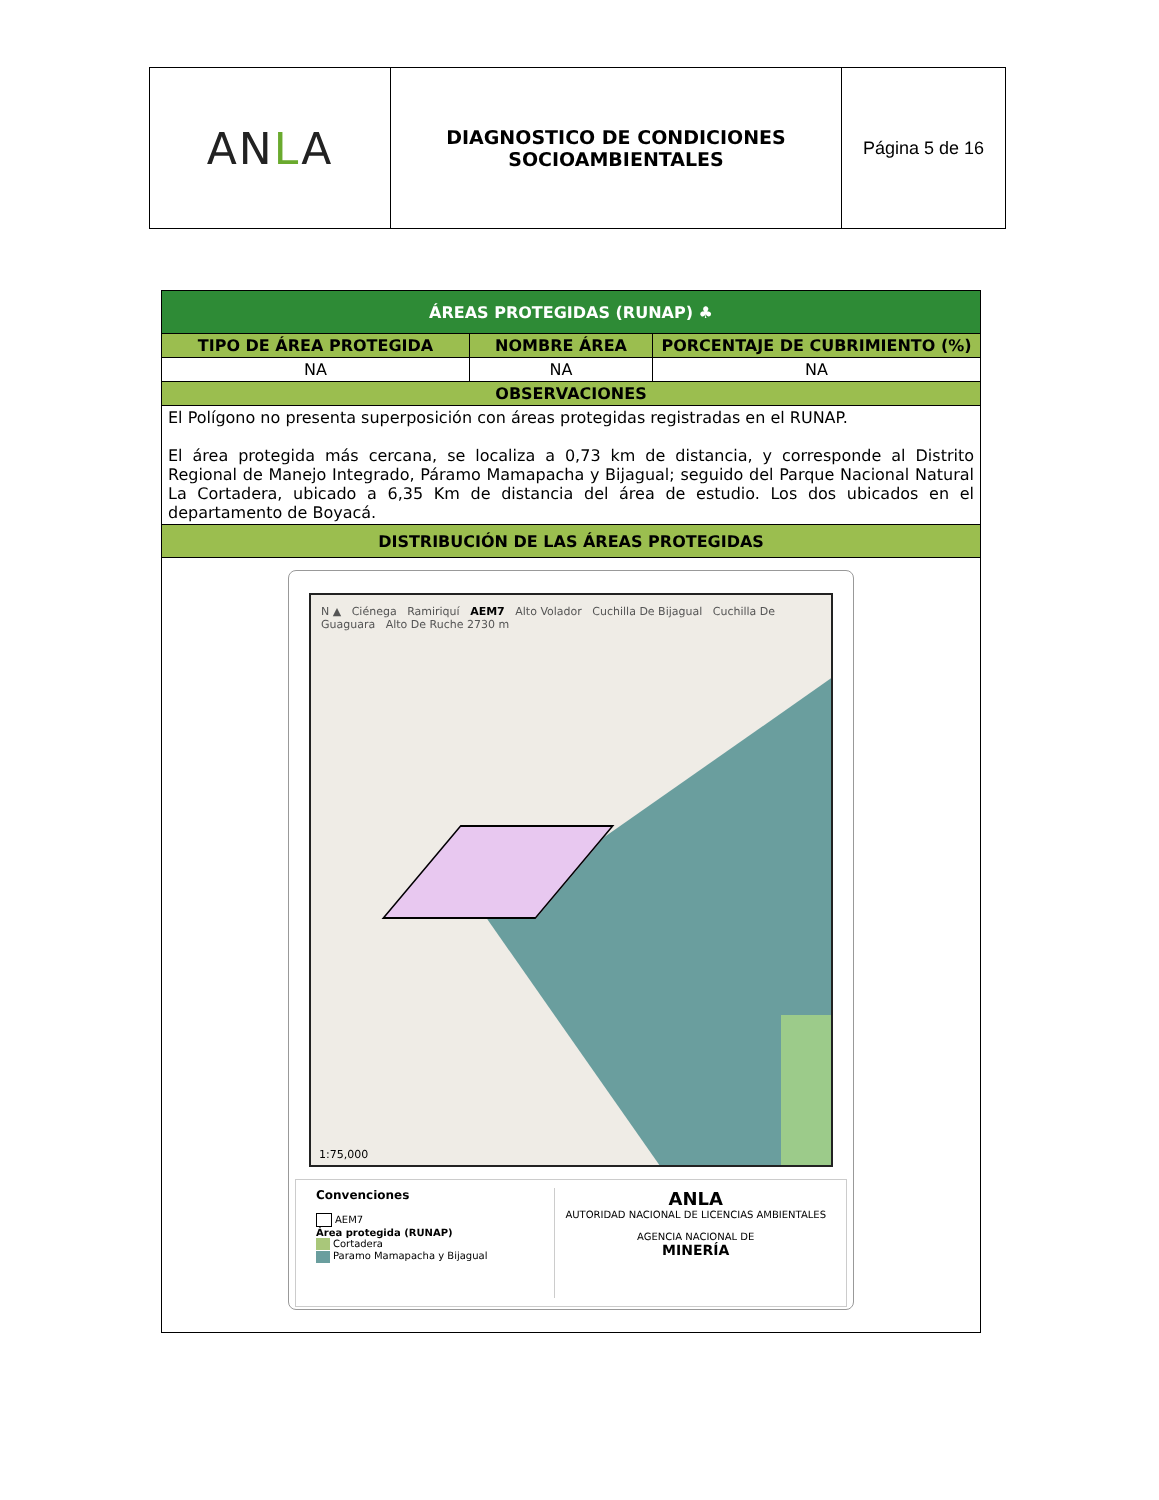| AN L A | DIAGNOSTICO DE CONDICIONES SOCIOAMBIENTALES | Página 5 de 16 |
| ÁREAS PROTEGIDAS (RUNAP) ♣ | | |
| --- | --- | --- |
| TIPO DE ÁREA PROTEGIDA | NOMBRE ÁREA | PORCENTAJE DE CUBRIMIENTO (%) |
| NA | NA | NA |
| OBSERVACIONES | | |
| El Polígono no presenta superposición con áreas protegidas registradas en el RUNAP. El área protegida más cercana, se localiza a 0,73 km de distancia, y corresponde al Distrito Regional de Manejo Integrado, Páramo Mamapacha y Bijagual; seguido del Parque Nacional Natural La Cortadera, ubicado a 6,35 Km de distancia del área de estudio. Los dos ubicados en el departamento de Boyacá. | | |
| DISTRIBUCIÓN DE LAS ÁREAS PROTEGIDAS | | |
| N ▲ Ciénega Ramiriquí AEM7 Alto Volador Cuchilla De Bijagual Cuchilla De Guaguara Alto De Ruche 2730 m 1:75,000 Convenciones AEM7 Área protegida (RUNAP) Cortadera Paramo Mamapacha y Bijagual ANLA AUTORIDAD NACIONAL DE LICENCIAS AMBIENTALES AGENCIA NACIONAL DE MINERÍA | | |